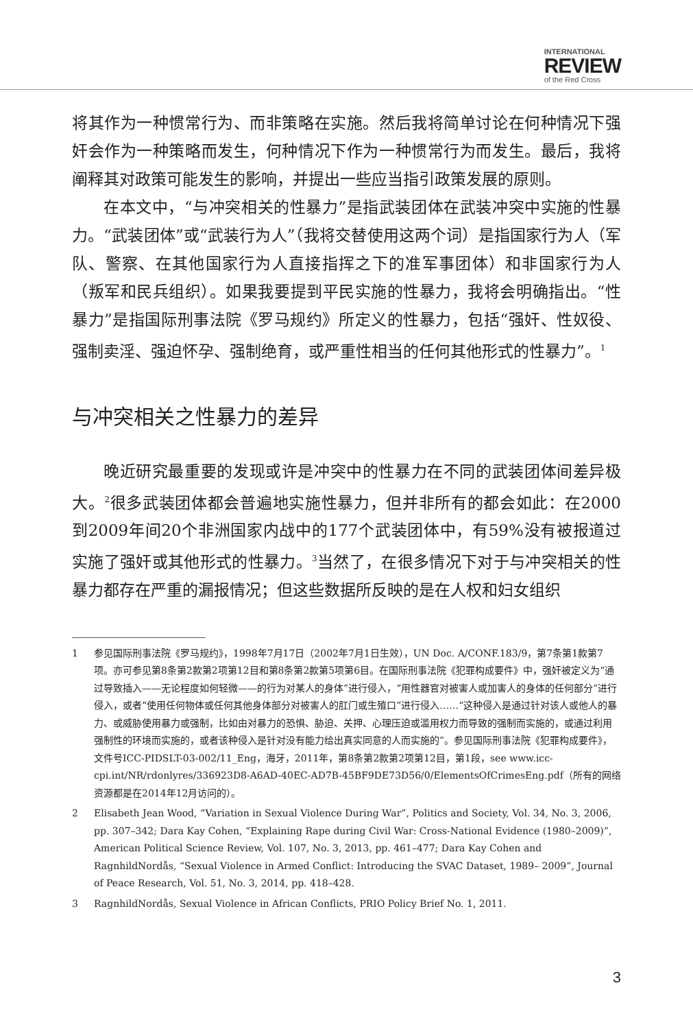INTERNATIONAL
REVIEW
of the Red Cross
将其作为一种惯常行为、而非策略在实施。然后我将简单讨论在何种情况下强奸会作为一种策略而发生，何种情况下作为一种惯常行为而发生。最后，我将阐释其对政策可能发生的影响，并提出一些应当指引政策发展的原则。
在本文中，“与冲突相关的性暴力”是指武装团体在武装冲突中实施的性暴力。“武装团体”或“武装行为人”（我将交替使用这两个词）是指国家行为人（军队、警察、在其他国家行为人直接指挥之下的准军事团体）和非国家行为人（叛军和民兵组织）。如果我要提到平民实施的性暴力，我将会明确指出。“性暴力”是指国际刑事法院《罗马规约》所定义的性暴力，包括“强奸、性奴役、强制卖淫、强迫怀孕、强制绝育，或严重性相当的任何其他形式的性暴力”。<sup>1</sup>
与冲突相关之性暴力的差异
晚近研究最重要的发现或许是冲突中的性暴力在不同的武装团体间差异极大。<sup>2</sup>很多武装团体都会普遍地实施性暴力，但并非所有的都会如此：在2000到2009年间20个非洲国家内战中的177个武装团体中，有59%没有被报道过实施了强奸或其他形式的性暴力。<sup>3</sup>当然了，在很多情况下对于与冲突相关的性暴力都存在严重的漏报情况；但这些数据所反映的是在人权和妇女组织
1 参见国际刑事法院《罗马规约》，1998年7月17日（2002年7月1日生效），UN Doc. A/CONF.183/9，第7条第1款第7项。亦可参见第8条第2款第2项第12目和第8条第2款第5项第6目。在国际刑事法院《犯罪构成要件》中，强奸被定义为“通过导致插入——无论程度如何轻微——的行为对某人的身体”进行侵入，“用性器官对被害人或加害人的身体的任何部分”进行侵入，或者“使用任何物体或任何其他身体部分对被害人的肛门或生殖口”进行侵入……“这种侵入是通过针对该人或他人的暴力、或威胁使用暴力或强制，比如由对暴力的恐惧、胁迫、关押、心理压迫或滥用权力而导致的强制而实施的，或通过利用强制性的环境而实施的，或者该种侵入是针对没有能力给出真实同意的人而实施的”。参见国际刑事法院《犯罪构成要件》，文件号ICC-PIDSLT-03-002/11_Eng，海牙，2011年，第8条第2款第2项第12目，第1段，see www.icc-cpi.int/NR/rdonlyres/336923D8-A6AD-40EC-AD7B-45BF9DE73D56/0/ElementsOfCrimesEng.pdf（所有的网络资源都是在2014年12月访问的）。
2 Elisabeth Jean Wood, “Variation in Sexual Violence During War”, Politics and Society, Vol. 34, No. 3, 2006, pp. 307–342; Dara Kay Cohen, “Explaining Rape during Civil War: Cross-National Evidence (1980–2009)”, American Political Science Review, Vol. 107, No. 3, 2013, pp. 461–477; Dara Kay Cohen and RagnhildNordås, “Sexual Violence in Armed Conflict: Introducing the SVAC Dataset, 1989– 2009”, Journal of Peace Research, Vol. 51, No. 3, 2014, pp. 418–428.
3 RagnhildNordås, Sexual Violence in African Conflicts, PRIO Policy Brief No. 1, 2011.
3